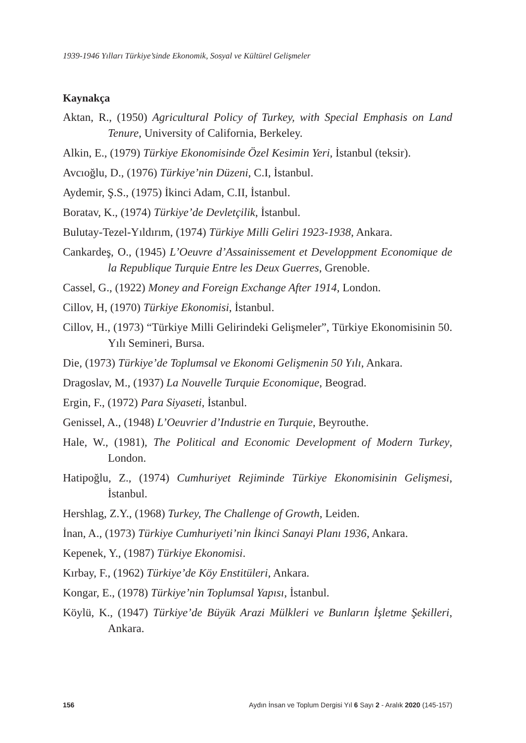1939-1946 Yılları Türkiye’sinde Ekonomik, Sosyal ve Kültürel Gelişmeler
Kaynakça
Aktan, R., (1950) Agricultural Policy of Turkey, with Special Emphasis on Land Tenure, University of California, Berkeley.
Alkin, E., (1979) Türkiye Ekonomisinde Özel Kesimin Yeri, İstanbul (teksir).
Avcıoğlu, D., (1976) Türkiye’nin Düzeni, C.I, İstanbul.
Aydemir, Ş.S., (1975) İkinci Adam, C.II, İstanbul.
Boratav, K., (1974) Türkiye’de Devletçilik, İstanbul.
Bulutay-Tezel-Yıldırım, (1974) Türkiye Milli Geliri 1923-1938, Ankara.
Cankardeş, O., (1945) L’Oeuvre d’Assainissement et Developpment Economique de la Republique Turquie Entre les Deux Guerres, Grenoble.
Cassel, G., (1922) Money and Foreign Exchange After 1914, London.
Cillov, H, (1970) Türkiye Ekonomisi, İstanbul.
Cillov, H., (1973) “Türkiye Milli Gelirindeki Gelişmeler”, Türkiye Ekonomisinin 50. Yılı Semineri, Bursa.
Die, (1973) Türkiye’de Toplumsal ve Ekonomi Gelişmenin 50 Yılı, Ankara.
Dragoslav, M., (1937) La Nouvelle Turquie Economique, Beograd.
Ergin, F., (1972) Para Siyaseti, İstanbul.
Genissel, A., (1948) L’Oeuvrier d’Industrie en Turquie, Beyrouthe.
Hale, W., (1981), The Political and Economic Development of Modern Turkey, London.
Hatipoğlu, Z., (1974) Cumhuriyet Rejiminde Türkiye Ekonomisinin Gelişmesi, İstanbul.
Hershlag, Z.Y., (1968) Turkey, The Challenge of Growth, Leiden.
İnan, A., (1973) Türkiye Cumhuriyeti’nin İkinci Sanayi Planı 1936, Ankara.
Kepenek, Y., (1987) Türkiye Ekonomisi.
Kırbay, F., (1962) Türkiye’de Köy Enstitüleri, Ankara.
Kongar, E., (1978) Türkiye’nin Toplumsal Yapısı, İstanbul.
Köylü, K., (1947) Türkiye’de Büyük Arazi Mülkleri ve Bunların İşletme Şekilleri, Ankara.
156 Aydın İnsan ve Toplum Dergisi Yıl 6 Sayı 2 - Aralık 2020 (145-157)